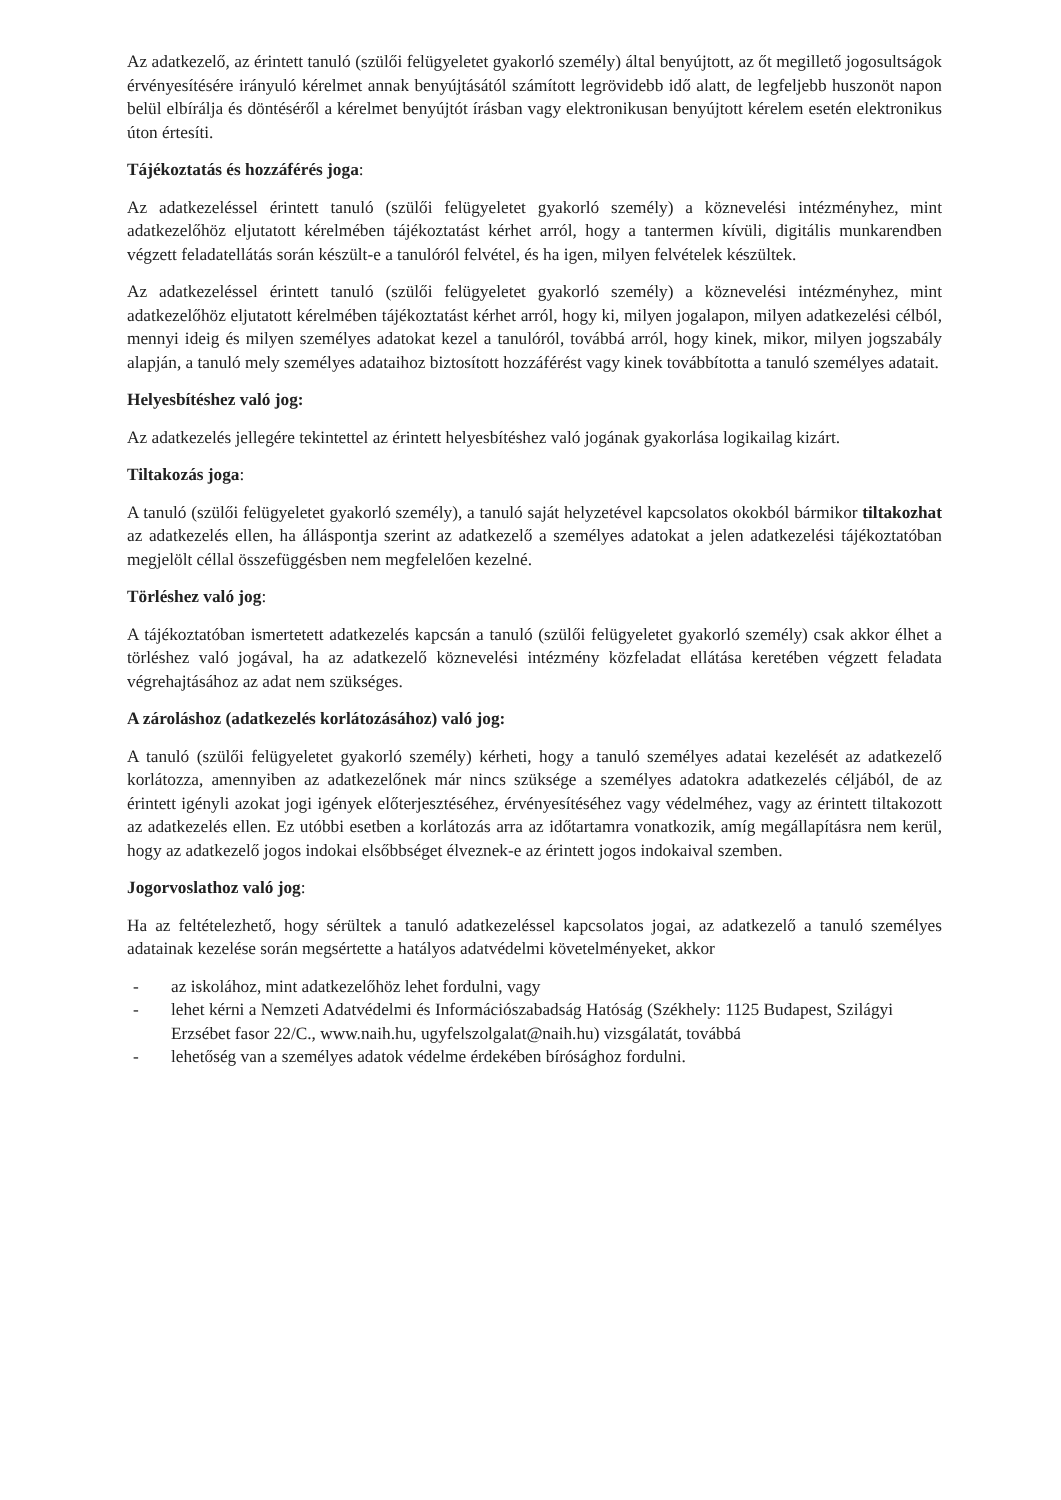Az adatkezelő, az érintett tanuló (szülői felügyeletet gyakorló személy) által benyújtott, az őt megillető jogosultságok érvényesítésére irányuló kérelmet annak benyújtásától számított legrövidebb idő alatt, de legfeljebb huszonöt napon belül elbírálja és döntéséről a kérelmet benyújtót írásban vagy elektronikusan benyújtott kérelem esetén elektronikus úton értesíti.
Tájékoztatás és hozzáférés joga:
Az adatkezeléssel érintett tanuló (szülői felügyeletet gyakorló személy) a köznevelési intézményhez, mint adatkezelőhöz eljutatott kérelmében tájékoztatást kérhet arról, hogy a tantermen kívüli, digitális munkarendben végzett feladatellátás során készült-e a tanulóról felvétel, és ha igen, milyen felvételek készültek.
Az adatkezeléssel érintett tanuló (szülői felügyeletet gyakorló személy) a köznevelési intézményhez, mint adatkezelőhöz eljutatott kérelmében tájékoztatást kérhet arról, hogy ki, milyen jogalapon, milyen adatkezelési célból, mennyi ideig és milyen személyes adatokat kezel a tanulóról, továbbá arról, hogy kinek, mikor, milyen jogszabály alapján, a tanuló mely személyes adataihoz biztosított hozzáférést vagy kinek továbbította a tanuló személyes adatait.
Helyesbítéshez való jog:
Az adatkezelés jellegére tekintettel az érintett helyesbítéshez való jogának gyakorlása logikailag kizárt.
Tiltakozás joga:
A tanuló (szülői felügyeletet gyakorló személy), a tanuló saját helyzetével kapcsolatos okokból bármikor tiltakozhat az adatkezelés ellen, ha álláspontja szerint az adatkezelő a személyes adatokat a jelen adatkezelési tájékoztatóban megjelölt céllal összefüggésben nem megfelelően kezelné.
Törléshez való jog:
A tájékoztatóban ismertetett adatkezelés kapcsán a tanuló (szülői felügyeletet gyakorló személy) csak akkor élhet a törléshez való jogával, ha az adatkezelő köznevelési intézmény közfeladat ellátása keretében végzett feladata végrehajtásához az adat nem szükséges.
A zároláshoz (adatkezelés korlátozásához) való jog:
A tanuló (szülői felügyeletet gyakorló személy) kérheti, hogy a tanuló személyes adatai kezelését az adatkezelő korlátozza, amennyiben az adatkezelőnek már nincs szüksége a személyes adatokra adatkezelés céljából, de az érintett igényli azokat jogi igények előterjesztéséhez, érvényesítéséhez vagy védelméhez, vagy az érintett tiltakozott az adatkezelés ellen. Ez utóbbi esetben a korlátozás arra az időtartamra vonatkozik, amíg megállapításra nem kerül, hogy az adatkezelő jogos indokai elsőbbséget élveznek-e az érintett jogos indokaival szemben.
Jogorvoslathoz való jog:
Ha az feltételezhető, hogy sérültek a tanuló adatkezeléssel kapcsolatos jogai, az adatkezelő a tanuló személyes adatainak kezelése során megsértette a hatályos adatvédelmi követelményeket, akkor
- az iskolához, mint adatkezelőhöz lehet fordulni, vagy
- lehet kérni a Nemzeti Adatvédelmi és Információszabadság Hatóság (Székhely: 1125 Budapest, Szilágyi Erzsébet fasor 22/C., www.naih.hu, ugyfelszolgalat@naih.hu) vizsgálatát, továbbá
- lehetőség van a személyes adatok védelme érdekében bírósághoz fordulni.